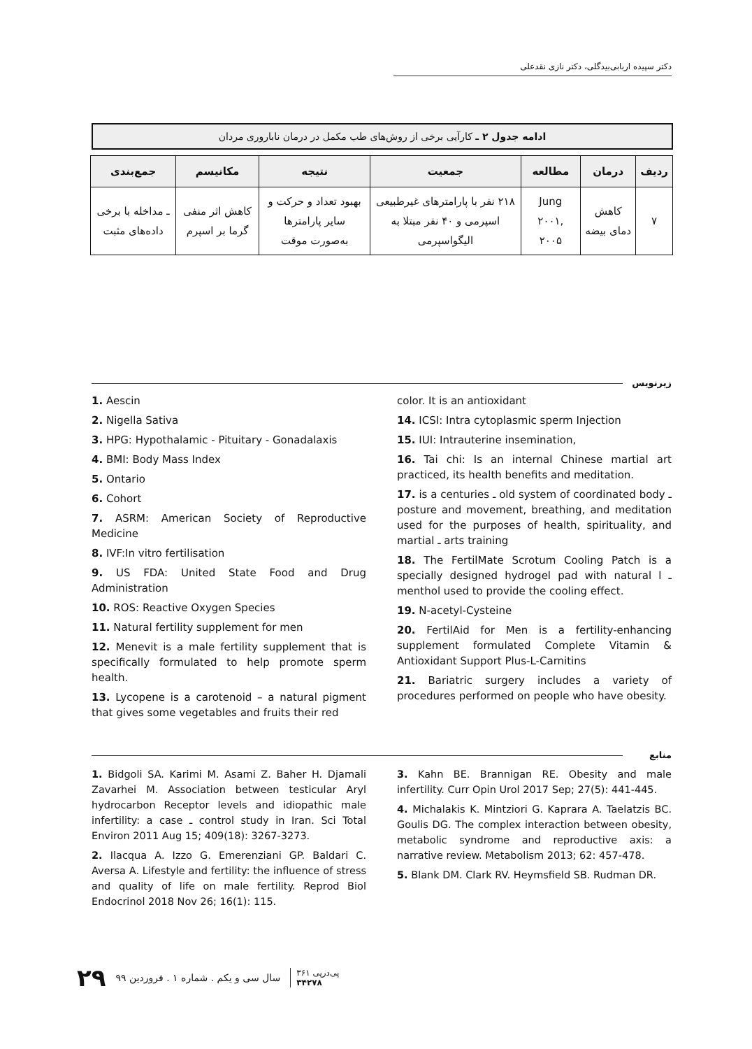دکتر سپیده اربابی‌بیدگلی، دکتر نازی نقدعلی
ادامه جدول ۲ ـ کارآیی برخی از روش‌های طب مکمل در درمان ناباروری مردان
| ردیف | درمان | مطالعه | جمعیت | نتیجه | مکانیسم | جمع‌بندی |
| --- | --- | --- | --- | --- | --- | --- |
| ۷ | کاهش دمای بیضه | Jung ۲۰۰۱, ۲۰۰۵ | ۲۱۸ نفر با پارامترهای غیرطبیعی اسپرمی و ۴۰ نفر مبتلا به الیگواسپرمی | بهبود تعداد و حرکت و سایر پارامترها به‌صورت موقت | کاهش اثر منفی گرما بر اسپرم | ـ مداخله با برخی داده‌های مثبت |
زیرنویس
1. Aescin
2. Nigella Sativa
3. HPG: Hypothalamic - Pituitary - Gonadalaxis
4. BMI: Body Mass Index
5. Ontario
6. Cohort
7. ASRM: American Society of Reproductive Medicine
8. IVF:In vitro fertilisation
9. US FDA: United State Food and Drug Administration
10. ROS: Reactive Oxygen Species
11. Natural fertility supplement for men
12. Menevit is a male fertility supplement that is specifically formulated to help promote sperm health.
13. Lycopene is a carotenoid – a natural pigment that gives some vegetables and fruits their red
color. It is an antioxidant
14. ICSI: Intra cytoplasmic sperm Injection
15. IUI: Intrauterine insemination,
16. Tai chi: Is an internal Chinese martial art practiced, its health benefits and meditation.
17. is a centuries ـ old system of coordinated body ـ posture and movement, breathing, and meditation used for the purposes of health, spirituality, and martial ـ arts training
18. The FertilMate Scrotum Cooling Patch is a specially designed hydrogel pad with natural l ـ menthol used to provide the cooling effect.
19. N-acetyl-Cysteine
20. FertilAid for Men is a fertility-enhancing supplement formulated Complete Vitamin & Antioxidant Support Plus-L-Carnitins
21. Bariatric surgery includes a variety of procedures performed on people who have obesity.
منابع
1. Bidgoli SA. Karimi M. Asami Z. Baher H. Djamali Zavarhei M. Association between testicular Aryl hydrocarbon Receptor levels and idiopathic male infertility: a case ـ control study in Iran. Sci Total Environ 2011 Aug 15; 409(18): 3267-3273.
2. Ilacqua A. Izzo G. Emerenziani GP. Baldari C. Aversa A. Lifestyle and fertility: the influence of stress and quality of life on male fertility. Reprod Biol Endocrinol 2018 Nov 26; 16(1): 115.
3. Kahn BE. Brannigan RE. Obesity and male infertility. Curr Opin Urol 2017 Sep; 27(5): 441-445.
4. Michalakis K. Mintziori G. Kaprara A. Taelatzis BC. Goulis DG. The complex interaction between obesity, metabolic syndrome and reproductive axis: a narrative review. Metabolism 2013; 62: 457-478.
5. Blank DM. Clark RV. Heymsfield SB. Rudman DR.
۲۹ سال سی و یکم . شماره ۱ . فروردین ۹۹ پی‌درپی ۳۶۱
۳۴۲۷۸